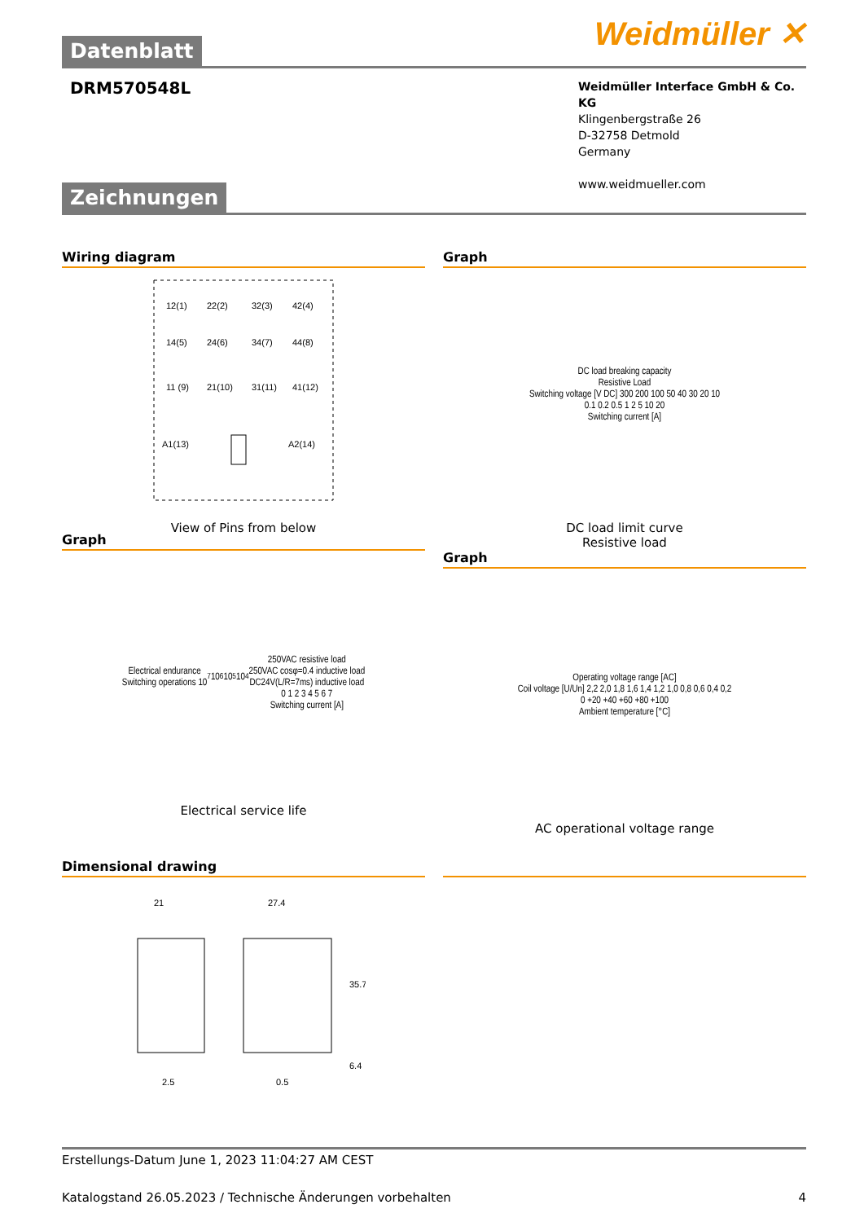Weidmüller ✕
Datenblatt
DRM570548L
Weidmüller Interface GmbH & Co. KG
Klingenbergstraße 26
D-32758 Detmold
Germany
www.weidmueller.com
Zeichnungen
Wiring diagram
12(1)
22(2)
32(3)
42(4)
14(5)
24(6)
34(7)
44(8)
11 (9)
21(10)
31(11)
41(12)
A1(13)
A2(14)
View of Pins from below
Graph
DC load breaking capacity
Resistive Load
Switching voltage [V DC] 300 200 100 50 40 30 20 10
0.1 0.2 0.5 1 2 5 10 20
Switching current [A]
DC load limit curve
Resistive load
Graph
Electrical endurance
Switching operations 10<sup>7</sup> 10<sup>6</sup> 10<sup>5</sup> 10<sup>4</sup>
250VAC resistive load
250VAC cosφ=0.4 inductive load
DC24V(L/R=7ms) inductive load
0 1 2 3 4 5 6 7
Switching current [A]
Electrical service life
Graph
Operating voltage range [AC]
Coil voltage [U/Un] 2,2 2,0 1,8 1,6 1,4 1,2 1,0 0,8 0,6 0,4 0,2
0 +20 +40 +60 +80 +100
Ambient temperature [°C]
AC operational voltage range
Dimensional drawing
21
27.4
35.7
6.4
2.5
0.5
Erstellungs-Datum June 1, 2023 11:04:27 AM CEST
Katalogstand 26.05.2023 / Technische Änderungen vorbehalten 4